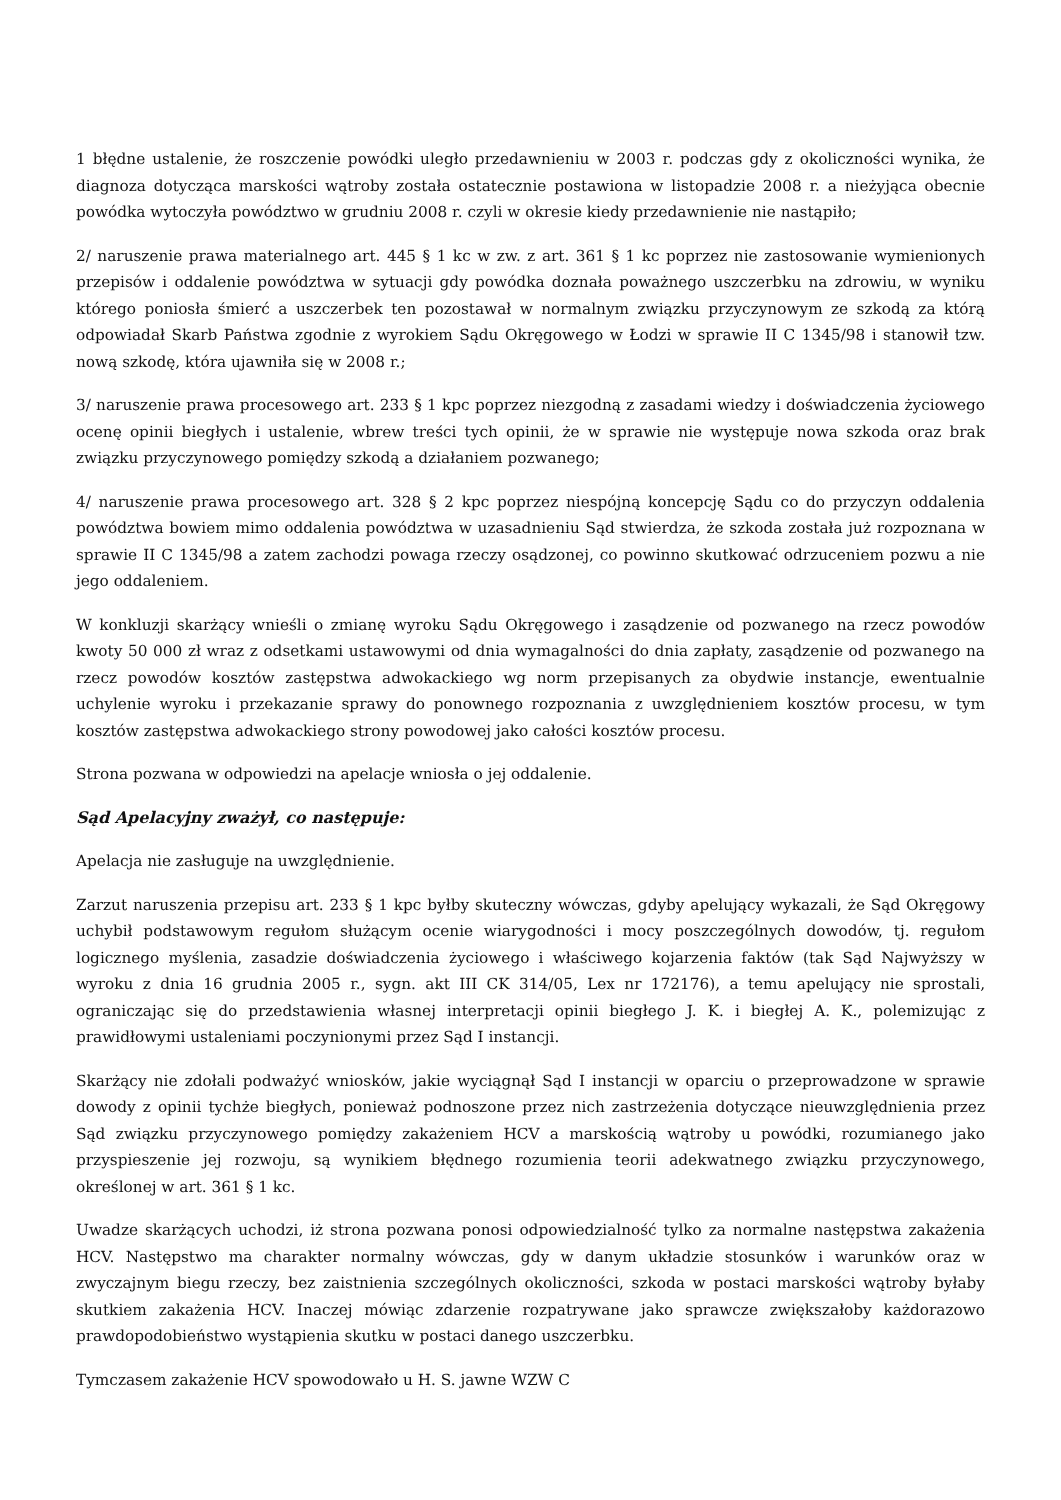1 błędne ustalenie, że roszczenie powódki uległo przedawnieniu w 2003 r. podczas gdy z okoliczności wynika, że diagnoza dotycząca marskości wątroby została ostatecznie postawiona w listopadzie 2008 r. a nieżyjąca obecnie powódka wytoczyła powództwo w grudniu 2008 r. czyli w okresie kiedy przedawnienie nie nastąpiło;
2/ naruszenie prawa materialnego art. 445 § 1 kc w zw. z art. 361 § 1 kc poprzez nie zastosowanie wymienionych przepisów i oddalenie powództwa w sytuacji gdy powódka doznała poważnego uszczerbku na zdrowiu, w wyniku którego poniosła śmierć a uszczerbek ten pozostawał w normalnym związku przyczynowym ze szkodą za którą odpowiadał Skarb Państwa zgodnie z wyrokiem Sądu Okręgowego w Łodzi w sprawie II C 1345/98 i stanowił tzw. nową szkodę, która ujawniła się w 2008 r.;
3/ naruszenie prawa procesowego art. 233 § 1 kpc poprzez niezgodną z zasadami wiedzy i doświadczenia życiowego ocenę opinii biegłych i ustalenie, wbrew treści tych opinii, że w sprawie nie występuje nowa szkoda oraz brak związku przyczynowego pomiędzy szkodą a działaniem pozwanego;
4/ naruszenie prawa procesowego art. 328 § 2 kpc poprzez niespójną koncepcję Sądu co do przyczyn oddalenia powództwa bowiem mimo oddalenia powództwa w uzasadnieniu Sąd stwierdza, że szkoda została już rozpoznana w sprawie II C 1345/98 a zatem zachodzi powaga rzeczy osądzonej, co powinno skutkować odrzuceniem pozwu a nie jego oddaleniem.
W konkluzji skarżący wnieśli o zmianę wyroku Sądu Okręgowego i zasądzenie od pozwanego na rzecz powodów kwoty 50 000 zł wraz z odsetkami ustawowymi od dnia wymagalności do dnia zapłaty, zasądzenie od pozwanego na rzecz powodów kosztów zastępstwa adwokackiego wg norm przepisanych za obydwie instancje, ewentualnie uchylenie wyroku i przekazanie sprawy do ponownego rozpoznania z uwzględnieniem kosztów procesu, w tym kosztów zastępstwa adwokackiego strony powodowej jako całości kosztów procesu.
Strona pozwana w odpowiedzi na apelacje wniosła o jej oddalenie.
Sąd Apelacyjny zważył, co następuje:
Apelacja nie zasługuje na uwzględnienie.
Zarzut naruszenia przepisu art. 233 § 1 kpc byłby skuteczny wówczas, gdyby apelujący wykazali, że Sąd Okręgowy uchybił podstawowym regułom służącym ocenie wiarygodności i mocy poszczególnych dowodów, tj. regułom logicznego myślenia, zasadzie doświadczenia życiowego i właściwego kojarzenia faktów (tak Sąd Najwyższy w wyroku z dnia 16 grudnia 2005 r., sygn. akt III CK 314/05, Lex nr 172176), a temu apelujący nie sprostali, ograniczając się do przedstawienia własnej interpretacji opinii biegłego J. K. i biegłej A. K., polemizując z prawidłowymi ustaleniami poczynionymi przez Sąd I instancji.
Skarżący nie zdołali podważyć wniosków, jakie wyciągnął Sąd I instancji w oparciu o przeprowadzone w sprawie dowody z opinii tychże biegłych, ponieważ podnoszone przez nich zastrzeżenia dotyczące nieuwzględnienia przez Sąd związku przyczynowego pomiędzy zakażeniem HCV a marskością wątroby u powódki, rozumianego jako przyspieszenie jej rozwoju, są wynikiem błędnego rozumienia teorii adekwatnego związku przyczynowego, określonej w art. 361 § 1 kc.
Uwadze skarżących uchodzi, iż strona pozwana ponosi odpowiedzialność tylko za normalne następstwa zakażenia HCV. Następstwo ma charakter normalny wówczas, gdy w danym układzie stosunków i warunków oraz w zwyczajnym biegu rzeczy, bez zaistnienia szczególnych okoliczności, szkoda w postaci marskości wątroby byłaby skutkiem zakażenia HCV. Inaczej mówiąc zdarzenie rozpatrywane jako sprawcze zwiększałoby każdorazowo prawdopodobieństwo wystąpienia skutku w postaci danego uszczerbku.
Tymczasem zakażenie HCV spowodowało u H. S. jawne WZW C